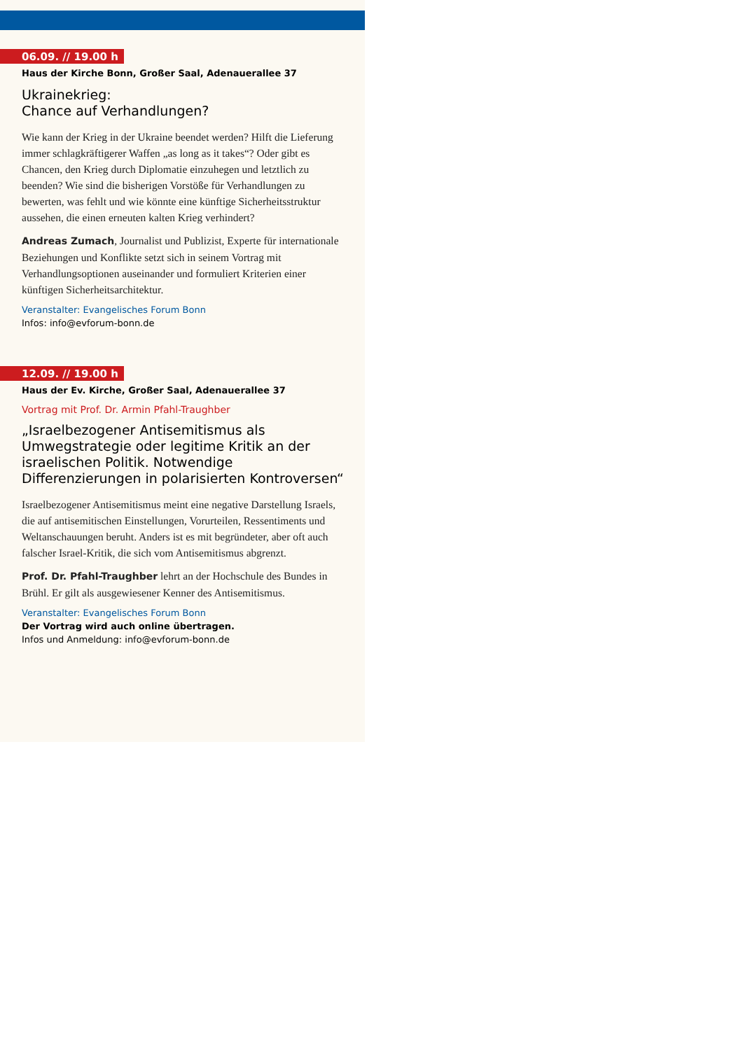06.09. // 19.00 h
Haus der Kirche Bonn, Großer Saal, Adenauerallee 37
Ukrainekrieg:
Chance auf Verhandlungen?
Wie kann der Krieg in der Ukraine beendet werden? Hilft die Lieferung immer schlagkräftigerer Waffen „as long as it takes“? Oder gibt es Chancen, den Krieg durch Diplomatie einzuhegen und letztlich zu beenden? Wie sind die bisherigen Vorstöße für Verhandlungen zu bewerten, was fehlt und wie könnte eine künftige Sicherheitsstruktur aussehen, die einen erneuten kalten Krieg verhindert?
Andreas Zumach, Journalist und Publizist, Experte für internationale Beziehungen und Konflikte setzt sich in seinem Vortrag mit Verhandlungsoptionen auseinander und formuliert Kriterien einer künftigen Sicherheitsarchitektur.
Veranstalter: Evangelisches Forum Bonn
Infos: info@evforum-bonn.de
12.09. // 19.00 h
Haus der Ev. Kirche, Großer Saal, Adenauerallee 37
Vortrag mit Prof. Dr. Armin Pfahl-Traughber
„Israelbezogener Antisemitismus als Umwegstrategie oder legitime Kritik an der israelischen Politik. Notwendige Differenzierungen in polarisierten Kontroversen“
Israelbezogener Antisemitismus meint eine negative Darstellung Israels, die auf antisemitischen Einstellungen, Vorurteilen, Ressentiments und Weltanschauungen beruht. Anders ist es mit begründeter, aber oft auch falscher Israel-Kritik, die sich vom Antisemitismus abgrenzt.
Prof. Dr. Pfahl-Traughber lehrt an der Hochschule des Bundes in Brühl. Er gilt als ausgewiesener Kenner des Antisemitismus.
Veranstalter: Evangelisches Forum Bonn
Der Vortrag wird auch online übertragen.
Infos und Anmeldung: info@evforum-bonn.de